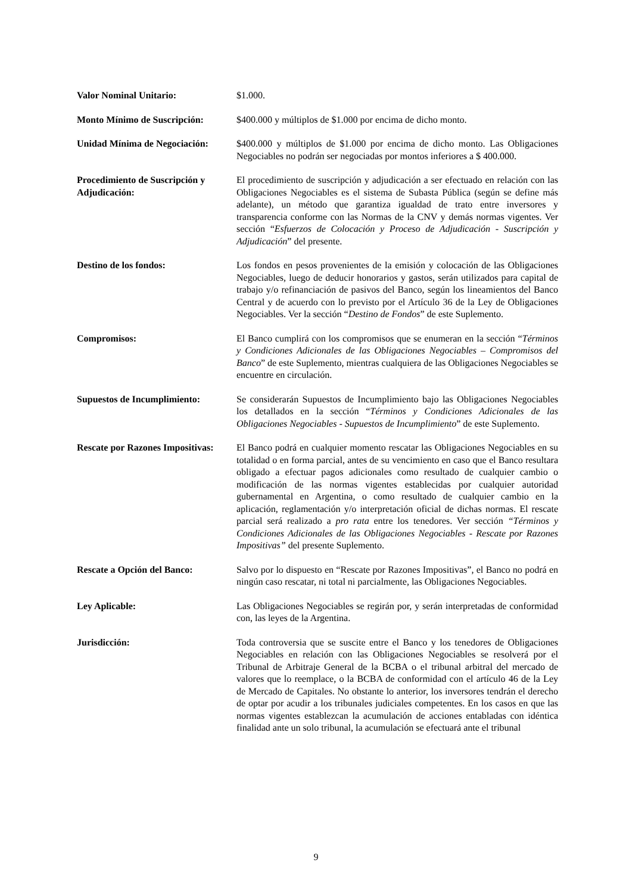Valor Nominal Unitario: $1.000.
Monto Mínimo de Suscripción:
$400.000 y múltiplos de $1.000 por encima de dicho monto.
Unidad Mínima de Negociación:
$400.000 y múltiplos de $1.000 por encima de dicho monto. Las Obligaciones Negociables no podrán ser negociadas por montos inferiores a $ 400.000.
Procedimiento de Suscripción y Adjudicación:
El procedimiento de suscripción y adjudicación a ser efectuado en relación con las Obligaciones Negociables es el sistema de Subasta Pública (según se define más adelante), un método que garantiza igualdad de trato entre inversores y transparencia conforme con las Normas de la CNV y demás normas vigentes. Ver sección “Esfuerzos de Colocación y Proceso de Adjudicación - Suscripción y Adjudicación” del presente.
Destino de los fondos: Los fondos en pesos provenientes de la emisión y colocación de las Obligaciones Negociables, luego de deducir honorarios y gastos, serán utilizados para capital de trabajo y/o refinanciación de pasivos del Banco, según los lineamientos del Banco Central y de acuerdo con lo previsto por el Artículo 36 de la Ley de Obligaciones Negociables. Ver la sección “Destino de Fondos” de este Suplemento.
Compromisos: El Banco cumplirá con los compromisos que se enumeran en la sección “Términos y Condiciones Adicionales de las Obligaciones Negociables – Compromisos del Banco” de este Suplemento, mientras cualquiera de las Obligaciones Negociables se encuentre en circulación.
Supuestos de Incumplimiento:
Se considerarán Supuestos de Incumplimiento bajo las Obligaciones Negociables los detallados en la sección “Términos y Condiciones Adicionales de las Obligaciones Negociables - Supuestos de Incumplimiento” de este Suplemento.
Rescate por Razones Impositivas:
El Banco podrá en cualquier momento rescatar las Obligaciones Negociables en su totalidad o en forma parcial, antes de su vencimiento en caso que el Banco resultara obligado a efectuar pagos adicionales como resultado de cualquier cambio o modificación de las normas vigentes establecidas por cualquier autoridad gubernamental en Argentina, o como resultado de cualquier cambio en la aplicación, reglamentación y/o interpretación oficial de dichas normas. El rescate parcial será realizado a pro rata entre los tenedores. Ver sección “Términos y Condiciones Adicionales de las Obligaciones Negociables - Rescate por Razones Impositivas” del presente Suplemento.
Rescate a Opción del Banco: Salvo por lo dispuesto en “Rescate por Razones Impositivas”, el Banco no podrá en ningún caso rescatar, ni total ni parcialmente, las Obligaciones Negociables.
Ley Aplicable: Las Obligaciones Negociables se regirán por, y serán interpretadas de conformidad con, las leyes de la Argentina.
Jurisdicción: Toda controversia que se suscite entre el Banco y los tenedores de Obligaciones Negociables en relación con las Obligaciones Negociables se resolverá por el Tribunal de Arbitraje General de la BCBA o el tribunal arbitral del mercado de valores que lo reemplace, o la BCBA de conformidad con el artículo 46 de la Ley de Mercado de Capitales. No obstante lo anterior, los inversores tendrán el derecho de optar por acudir a los tribunales judiciales competentes. En los casos en que las normas vigentes establezcan la acumulación de acciones entabladas con idéntica finalidad ante un solo tribunal, la acumulación se efectuará ante el tribunal
9